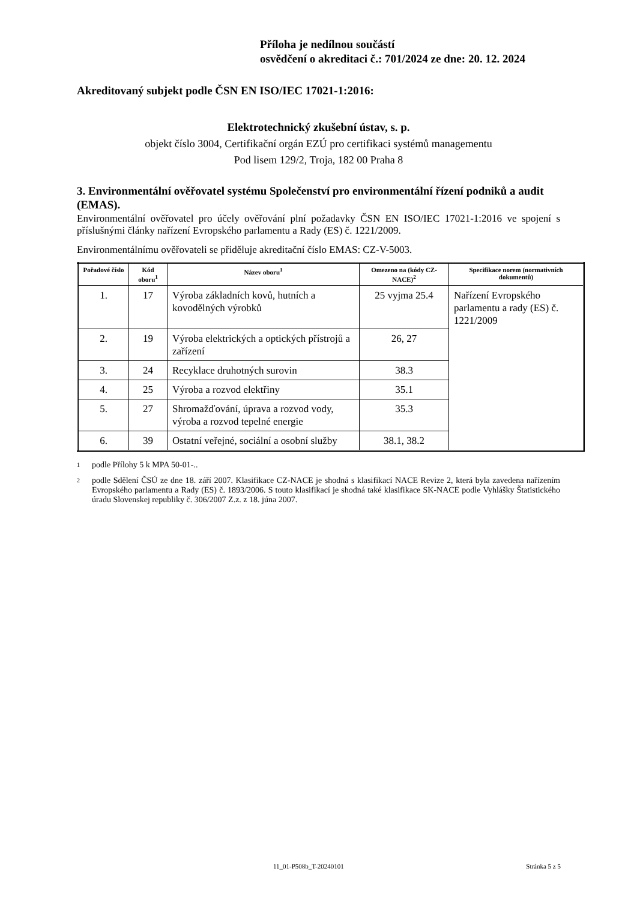Příloha je nedílnou součástí
osvědčení o akreditaci č.: 701/2024 ze dne: 20. 12. 2024
Akreditovaný subjekt podle ČSN EN ISO/IEC 17021-1:2016:
Elektrotechnický zkušební ústav, s. p.
objekt číslo 3004, Certifikační orgán EZÚ pro certifikaci systémů managementu
Pod lisem 129/2, Troja, 182 00 Praha 8
3. Environmentální ověřovatel systému Společenství pro environmentální řízení podniků a audit (EMAS).
Environmentální ověřovatel pro účely ověřování plní požadavky ČSN EN ISO/IEC 17021-1:2016 ve spojení s příslušnými články nařízení Evropského parlamentu a Rady (ES) č. 1221/2009.
Environmentálnímu ověřovateli se přiděluje akreditační číslo EMAS: CZ-V-5003.
| Pořadové číslo | Kód oboru<sup>1</sup> | Název oboru<sup>1</sup> | Omezeno na (kódy CZ-NACE)<sup>2</sup> | Specifikace norem (normativních dokumentů) |
| --- | --- | --- | --- | --- |
| 1. | 17 | Výroba základních kovů, hutních a kovodělných výrobků | 25 vyjma 25.4 | Nařízení Evropského parlamentu a rady (ES) č. 1221/2009 |
| 2. | 19 | Výroba elektrických a optických přístrojů a zařízení | 26, 27 | |
| 3. | 24 | Recyklace druhotných surovin | 38.3 | |
| 4. | 25 | Výroba a rozvod elektřiny | 35.1 | |
| 5. | 27 | Shromažďování, úprava a rozvod vody, výroba a rozvod tepelné energie | 35.3 | |
| 6. | 39 | Ostatní veřejné, sociální a osobní služby | 38.1, 38.2 | |
1 podle Přílohy 5 k MPA 50-01-..
2 podle Sdělení ČSÚ ze dne 18. září 2007. Klasifikace CZ-NACE je shodná s klasifikací NACE Revize 2, která byla zavedena nařízením Evropského parlamentu a Rady (ES) č. 1893/2006. S touto klasifikací je shodná také klasifikace SK-NACE podle Vyhlášky Štatistického úradu Slovenskej republiky č. 306/2007 Z.z. z 18. júna 2007.
11_01-P508b_T-20240101 Stránka 5 z 5